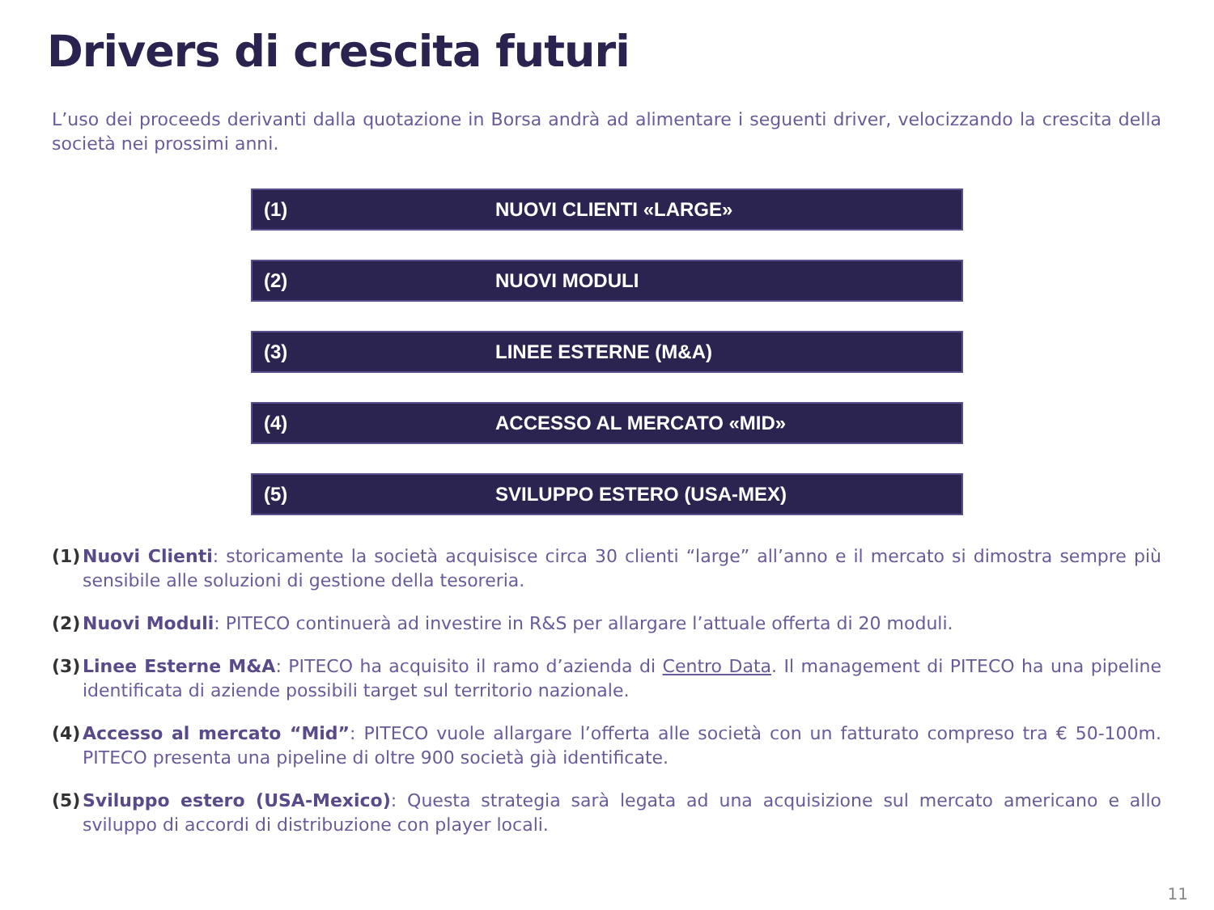Drivers di crescita futuri
L’uso dei proceeds derivanti dalla quotazione in Borsa andrà ad alimentare i seguenti driver, velocizzando la crescita della società nei prossimi anni.
(1) NUOVI CLIENTI «LARGE»
(2) NUOVI MODULI
(3) LINEE ESTERNE (M&A)
(4) ACCESSO AL MERCATO «MID»
(5) SVILUPPO ESTERO (USA-MEX)
(1) Nuovi Clienti: storicamente la società acquisisce circa 30 clienti “large” all’anno e il mercato si dimostra sempre più sensibile alle soluzioni di gestione della tesoreria.
(2) Nuovi Moduli: PITECO continuerà ad investire in R&S per allargare l’attuale offerta di 20 moduli.
(3) Linee Esterne M&A: PITECO ha acquisito il ramo d’azienda di Centro Data. Il management di PITECO ha una pipeline identificata di aziende possibili target sul territorio nazionale.
(4) Accesso al mercato “Mid”: PITECO vuole allargare l’offerta alle società con un fatturato compreso tra € 50-100m. PITECO presenta una pipeline di oltre 900 società già identificate.
(5) Sviluppo estero (USA-Mexico): Questa strategia sarà legata ad una acquisizione sul mercato americano e allo sviluppo di accordi di distribuzione con player locali.
11